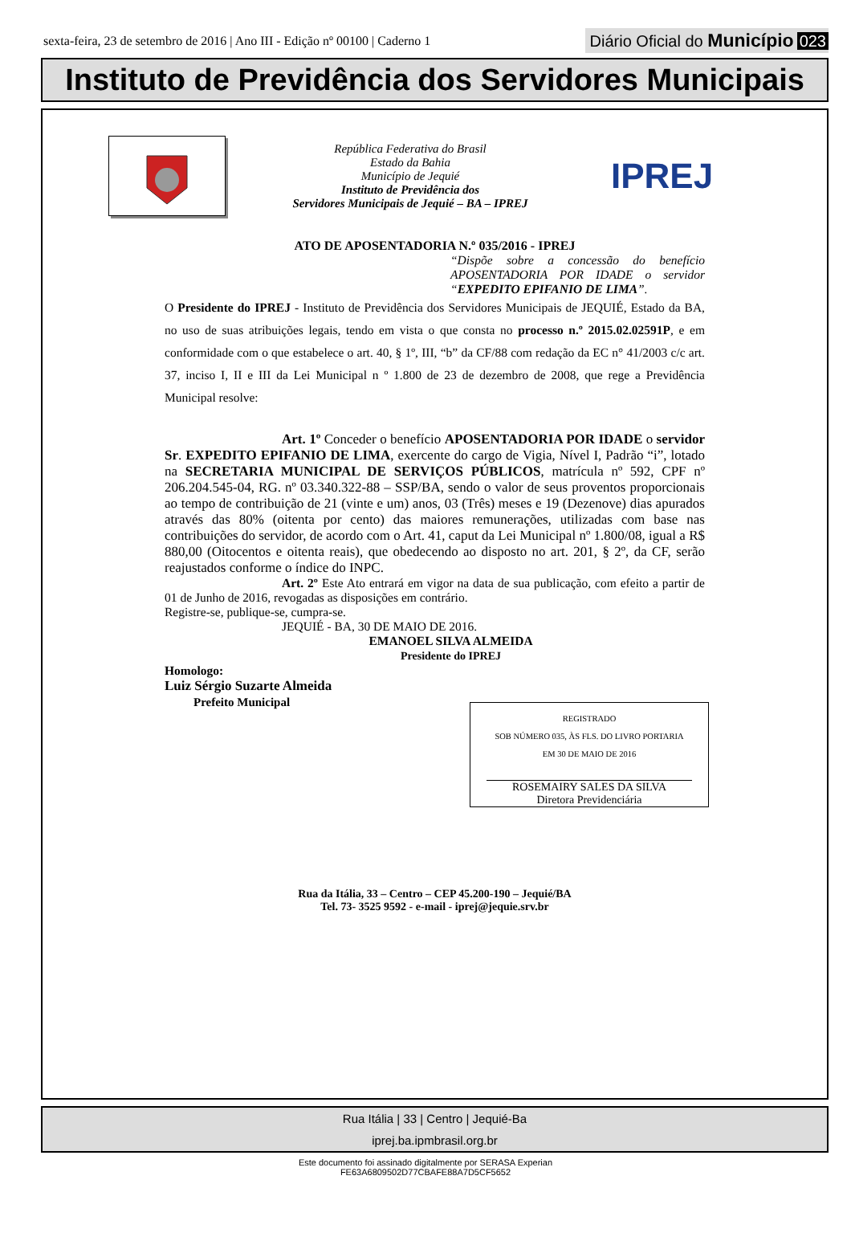sexta-feira, 23 de setembro de 2016 | Ano III - Edição nº 00100 | Caderno 1 Diário Oficial do Município 023
Instituto de Previdência dos Servidores Municipais
República Federativa do Brasil
Estado da Bahia
Município de Jequié
Instituto de Previdência dos
Servidores Municipais de Jequié – BA – IPREJ
IPREJ
ATO DE APOSENTADORIA N.º 035/2016 - IPREJ
“Dispõe sobre a concessão do benefício APOSENTADORIA POR IDADE o servidor “EXPEDITO EPIFANIO DE LIMA”.
O Presidente do IPREJ - Instituto de Previdência dos Servidores Municipais de JEQUIÉ, Estado da BA, no uso de suas atribuições legais, tendo em vista o que consta no processo n.º 2015.02.02591P, e em conformidade com o que estabelece o art. 40, § 1º, III, “b” da CF/88 com redação da EC n° 41/2003 c/c art. 37, inciso I, II e III da Lei Municipal n º 1.800 de 23 de dezembro de 2008, que rege a Previdência Municipal resolve:
Art. 1º Conceder o benefício APOSENTADORIA POR IDADE o servidor Sr. EXPEDITO EPIFANIO DE LIMA, exercente do cargo de Vigia, Nível I, Padrão “i”, lotado na SECRETARIA MUNICIPAL DE SERVIÇOS PÚBLICOS, matrícula nº 592, CPF nº 206.204.545-04, RG. nº 03.340.322-88 – SSP/BA, sendo o valor de seus proventos proporcionais ao tempo de contribuição de 21 (vinte e um) anos, 03 (Três) meses e 19 (Dezenove) dias apurados através das 80% (oitenta por cento) das maiores remunerações, utilizadas com base nas contribuições do servidor, de acordo com o Art. 41, caput da Lei Municipal nº 1.800/08, igual a R$ 880,00 (Oitocentos e oitenta reais), que obedecendo ao disposto no art. 201, § 2º, da CF, serão reajustados conforme o índice do INPC.
Art. 2º Este Ato entrará em vigor na data de sua publicação, com efeito a partir de 01 de Junho de 2016, revogadas as disposições em contrário.
Registre-se, publique-se, cumpra-se.
JEQUIÉ - BA, 30 DE MAIO DE 2016.
EMANOEL SILVA ALMEIDA
Presidente do IPREJ
Homologo:
Luiz Sérgio Suzarte Almeida
Prefeito Municipal
REGISTRADO
SOB NÚMERO 035, ÀS FLS. DO LIVRO PORTARIA
EM 30 DE MAIO DE 2016
ROSEMAIRY SALES DA SILVA
Diretora Previdenciária
Rua da Itália, 33 – Centro – CEP 45.200-190 – Jequié/BA
Tel. 73- 3525 9592 - e-mail - iprej@jequie.srv.br
Rua Itália | 33 | Centro | Jequié-Ba
iprej.ba.ipmbrasil.org.br
Este documento foi assinado digitalmente por SERASA Experian
FE63A6809502D77CBAFE88A7D5CF5652